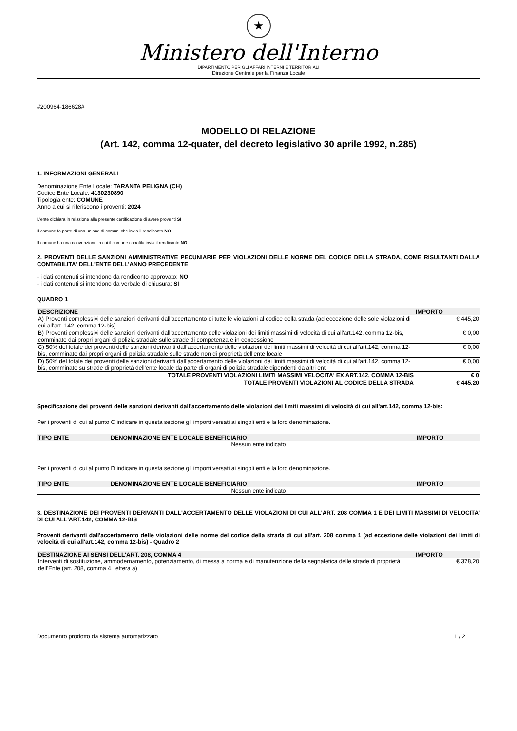★
Ministero dell'Interno
DIPARTIMENTO PER GLI AFFARI INTERNI E TERRITORIALI
Direzione Centrale per la Finanza Locale
#200964-186628#
MODELLO DI RELAZIONE
(Art. 142, comma 12-quater, del decreto legislativo 30 aprile 1992, n.285)
1. INFORMAZIONI GENERALI
Denominazione Ente Locale: TARANTA PELIGNA (CH)
Codice Ente Locale: 4130230890
Tipologia ente: COMUNE
Anno a cui si riferiscono i proventi: 2024
L'ente dichiara in relazione alla presente certificazione di avere proventi SI
Il comune fa parte di una unione di comuni che invia il rendiconto NO
Il comune ha una convenzione in cui il comune capofila invia il rendiconto NO
2. PROVENTI DELLE SANZIONI AMMINISTRATIVE PECUNIARIE PER VIOLAZIONI DELLE NORME DEL CODICE DELLA STRADA, COME RISULTANTI DALLA CONTABILITA' DELL'ENTE DELL'ANNO PRECEDENTE
- i dati contenuti si intendono da rendiconto approvato: NO
- i dati contenuti si intendono da verbale di chiusura: SI
QUADRO 1
| DESCRIZIONE | IMPORTO |
| --- | --- |
| A) Proventi complessivi delle sanzioni derivanti dall'accertamento di tutte le violazioni al codice della strada (ad eccezione delle sole violazioni di cui all'art. 142, comma 12-bis) | € 445,20 |
| B) Proventi complessivi delle sanzioni derivanti dall'accertamento delle violazioni dei limiti massimi di velocità di cui all'art.142, comma 12-bis, comminate dai propri organi di polizia stradale sulle strade di competenza e in concessione | € 0,00 |
| C) 50% del totale dei proventi delle sanzioni derivanti dall'accertamento delle violazioni dei limiti massimi di velocità di cui all'art.142, comma 12-bis, comminate dai propri organi di polizia stradale sulle strade non di proprietà dell'ente locale | € 0,00 |
| D) 50% del totale dei proventi delle sanzioni derivanti dall'accertamento delle violazioni dei limiti massimi di velocità di cui all'art.142, comma 12-bis, comminate su strade di proprietà dell'ente locale da parte di organi di polizia stradale dipendenti da altri enti | € 0,00 |
| TOTALE PROVENTI VIOLAZIONI LIMITI MASSIMI VELOCITA' EX ART.142, COMMA 12-BIS | € 0 |
| TOTALE PROVENTI VIOLAZIONI AL CODICE DELLA STRADA | € 445,20 |
Specificazione dei proventi delle sanzioni derivanti dall'accertamento delle violazioni dei limiti massimi di velocità di cui all'art.142, comma 12-bis:
Per i proventi di cui al punto C indicare in questa sezione gli importi versati ai singoli enti e la loro denominazione.
| TIPO ENTE | DENOMINAZIONE ENTE LOCALE BENEFICIARIO | IMPORTO |
| --- | --- | --- |
| Nessun ente indicato | | |
Per i proventi di cui al punto D indicare in questa sezione gli importi versati ai singoli enti e la loro denominazione.
| TIPO ENTE | DENOMINAZIONE ENTE LOCALE BENEFICIARIO | IMPORTO |
| --- | --- | --- |
| Nessun ente indicato | | |
3. DESTINAZIONE DEI PROVENTI DERIVANTI DALL'ACCERTAMENTO DELLE VIOLAZIONI DI CUI ALL'ART. 208 COMMA 1 E DEI LIMITI MASSIMI DI VELOCITA' DI CUI ALL'ART.142, COMMA 12-BIS
Proventi derivanti dall'accertamento delle violazioni delle norme del codice della strada di cui all'art. 208 comma 1 (ad eccezione delle violazioni dei limiti di velocità di cui all'art.142, comma 12-bis) - Quadro 2
| DESTINAZIONE AI SENSI DELL'ART. 208, COMMA 4 | IMPORTO |
| --- | --- |
| Interventi di sostituzione, ammodernamento, potenziamento, di messa a norma e di manutenzione della segnaletica delle strade di proprietà dell'Ente ( art. 208, comma 4, lettera a ) | € 378,20 |
Documento prodotto da sistema automatizzato 1 / 2